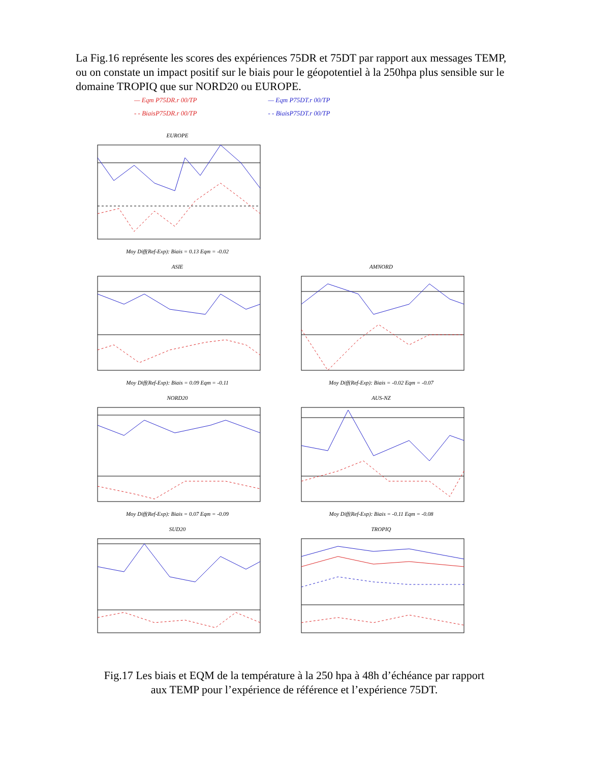La Fig.16 représente les scores des expériences 75DR et 75DT par rapport aux messages TEMP, ou on constate un impact positif sur le biais pour le géopotentiel à la 250hpa plus sensible sur le domaine TROPIQ que sur NORD20 ou EUROPE.
— Eqm P75DR.r 00/TP
- - BiaisP75DR.r 00/TP
— Eqm P75DT.r 00/TP
- - BiaisP75DT.r 00/TP
EUROPEMoy Diff(Ref-Exp): Biais = 0.13 Eqm = -0.02
ASIEMoy Diff(Ref-Exp): Biais = 0.09 Eqm = -0.11
AMNORDMoy Diff(Ref-Exp): Biais = -0.02 Eqm = -0.07
NORD20Moy Diff(Ref-Exp): Biais = 0.07 Eqm = -0.09
AUS-NZMoy Diff(Ref-Exp): Biais = -0.11 Eqm = -0.08
SUD20
TROPIQ
Fig.17 Les biais et EQM de la température à la 250 hpa à 48h d’échéance par rapport
aux TEMP pour l’expérience de référence et l’expérience 75DT.